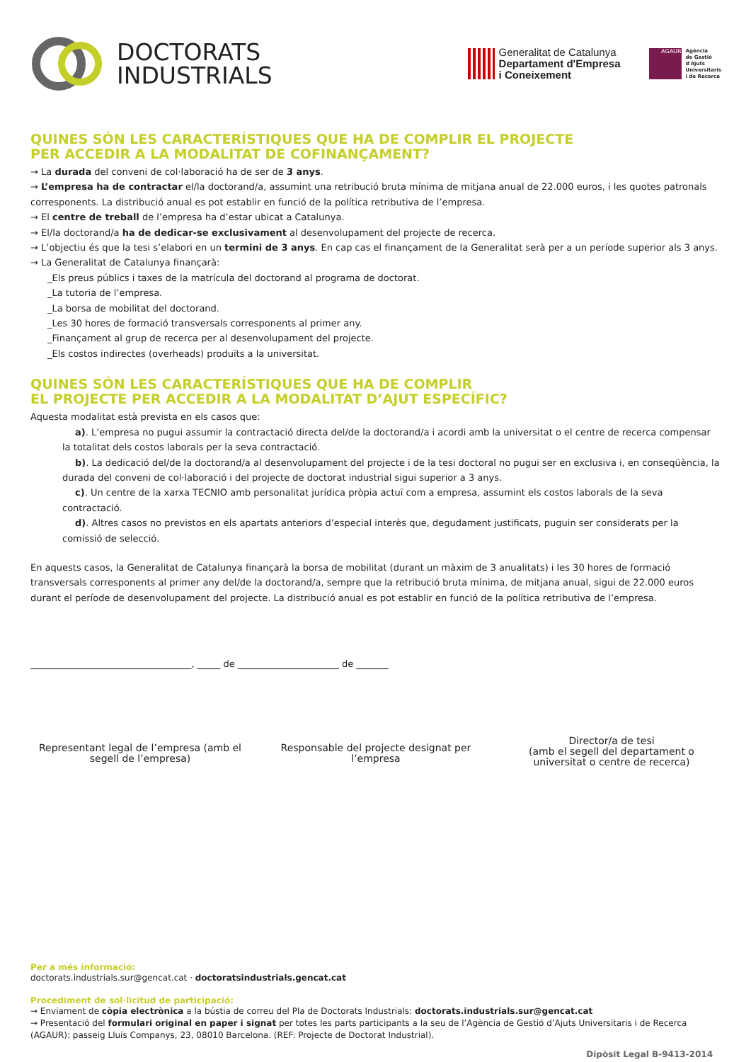DOCTORATS
INDUSTRIALS
Generalitat de Catalunya
Departament d'Empresa
i Coneixement
AGAUR
Agència
de Gestió
d'Ajuts
Universitaris
i de Recerca
QUINES SÓN LES CARACTERÍSTIQUES QUE HA DE COMPLIR EL PROJECTE
PER ACCEDIR A LA MODALITAT DE COFINANÇAMENT?
→ La durada del conveni de col·laboració ha de ser de 3 anys.
→ L’empresa ha de contractar el/la doctorand/a, assumint una retribució bruta mínima de mitjana anual de 22.000 euros, i les quotes patronals corresponents. La distribució anual es pot establir en funció de la política retributiva de l’empresa.
→ El centre de treball de l’empresa ha d’estar ubicat a Catalunya.
→ El/la doctorand/a ha de dedicar-se exclusivament al desenvolupament del projecte de recerca.
→ L’objectiu és que la tesi s’elabori en un termini de 3 anys. En cap cas el finançament de la Generalitat serà per a un període superior als 3 anys.
→ La Generalitat de Catalunya finançarà:
_Els preus públics i taxes de la matrícula del doctorand al programa de doctorat.
_La tutoria de l’empresa.
_La borsa de mobilitat del doctorand.
_Les 30 hores de formació transversals corresponents al primer any.
_Finançament al grup de recerca per al desenvolupament del projecte.
_Els costos indirectes (overheads) produïts a la universitat.
QUINES SÓN LES CARACTERÍSTIQUES QUE HA DE COMPLIR
EL PROJECTE PER ACCEDIR A LA MODALITAT D’AJUT ESPECÍFIC?
Aquesta modalitat està prevista en els casos que:
a). L’empresa no pugui assumir la contractació directa del/de la doctorand/a i acordi amb la universitat o el centre de recerca compensar la totalitat dels costos laborals per la seva contractació.
b). La dedicació del/de la doctorand/a al desenvolupament del projecte i de la tesi doctoral no pugui ser en exclusiva i, en conseqüència, la durada del conveni de col·laboració i del projecte de doctorat industrial sigui superior a 3 anys.
c). Un centre de la xarxa TECNIO amb personalitat jurídica pròpia actuï com a empresa, assumint els costos laborals de la seva contractació.
d). Altres casos no previstos en els apartats anteriors d’especial interès que, degudament justificats, puguin ser considerats per la comissió de selecció.
En aquests casos, la Generalitat de Catalunya finançarà la borsa de mobilitat (durant un màxim de 3 anualitats) i les 30 hores de formació transversals corresponents al primer any del/de la doctorand/a, sempre que la retribució bruta mínima, de mitjana anual, sigui de 22.000 euros durant el període de desenvolupament del projecte. La distribució anual es pot establir en funció de la política retributiva de l’empresa.
___________________________________, _____ de ______________________ de _______
Representant legal de l’empresa (amb el segell de l’empresa)
Responsable del projecte designat per l’empresa
Director/a de tesi
(amb el segell del departament o universitat o centre de recerca)
Per a més informació:
doctorats.industrials.sur@gencat.cat · doctoratsindustrials.gencat.cat
Procediment de sol·licitud de participació:
→ Enviament de còpia electrònica a la bústia de correu del Pla de Doctorats Industrials: doctorats.industrials.sur@gencat.cat
→ Presentació del formulari original en paper i signat per totes les parts participants a la seu de l’Agència de Gestió d’Ajuts Universitaris i de Recerca (AGAUR): passeig Lluís Companys, 23, 08010 Barcelona. (REF: Projecte de Doctorat Industrial).
Dipòsit Legal B-9413-2014